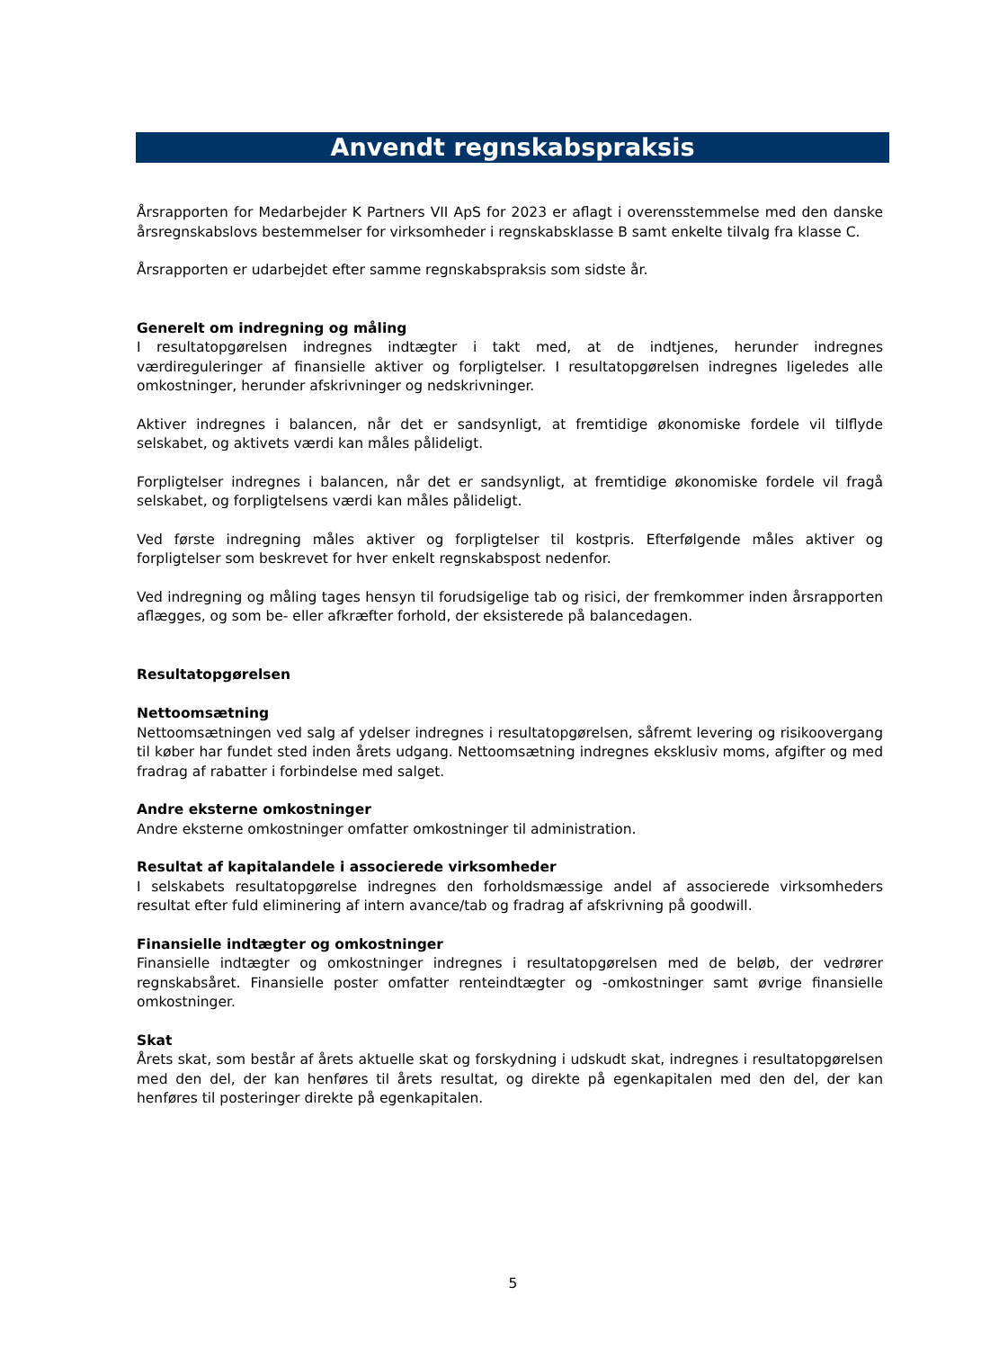Anvendt regnskabspraksis
Årsrapporten for Medarbejder K Partners VII ApS for 2023 er aflagt i overensstemmelse med den danske årsregnskabslovs bestemmelser for virksomheder i regnskabsklasse B samt enkelte tilvalg fra klasse C.
Årsrapporten er udarbejdet efter samme regnskabspraksis som sidste år.
Generelt om indregning og måling
I resultatopgørelsen indregnes indtægter i takt med, at de indtjenes, herunder indregnes værdireguleringer af finansielle aktiver og forpligtelser. I resultatopgørelsen indregnes ligeledes alle omkostninger, herunder afskrivninger og nedskrivninger.
Aktiver indregnes i balancen, når det er sandsynligt, at fremtidige økonomiske fordele vil tilflyde selskabet, og aktivets værdi kan måles pålideligt.
Forpligtelser indregnes i balancen, når det er sandsynligt, at fremtidige økonomiske fordele vil fragå selskabet, og forpligtelsens værdi kan måles pålideligt.
Ved første indregning måles aktiver og forpligtelser til kostpris. Efterfølgende måles aktiver og forpligtelser som beskrevet for hver enkelt regnskabspost nedenfor.
Ved indregning og måling tages hensyn til forudsigelige tab og risici, der fremkommer inden årsrapporten aflægges, og som be- eller afkræfter forhold, der eksisterede på balancedagen.
Resultatopgørelsen
Nettoomsætning
Nettoomsætningen ved salg af ydelser indregnes i resultatopgørelsen, såfremt levering og risikoovergang til køber har fundet sted inden årets udgang. Nettoomsætning indregnes eksklusiv moms, afgifter og med fradrag af rabatter i forbindelse med salget.
Andre eksterne omkostninger
Andre eksterne omkostninger omfatter omkostninger til administration.
Resultat af kapitalandele i associerede virksomheder
I selskabets resultatopgørelse indregnes den forholdsmæssige andel af associerede virksomheders resultat efter fuld eliminering af intern avance/tab og fradrag af afskrivning på goodwill.
Finansielle indtægter og omkostninger
Finansielle indtægter og omkostninger indregnes i resultatopgørelsen med de beløb, der vedrører regnskabsåret. Finansielle poster omfatter renteindtægter og -omkostninger samt øvrige finansielle omkostninger.
Skat
Årets skat, som består af årets aktuelle skat og forskydning i udskudt skat, indregnes i resultatopgørelsen med den del, der kan henføres til årets resultat, og direkte på egenkapitalen med den del, der kan henføres til posteringer direkte på egenkapitalen.
5